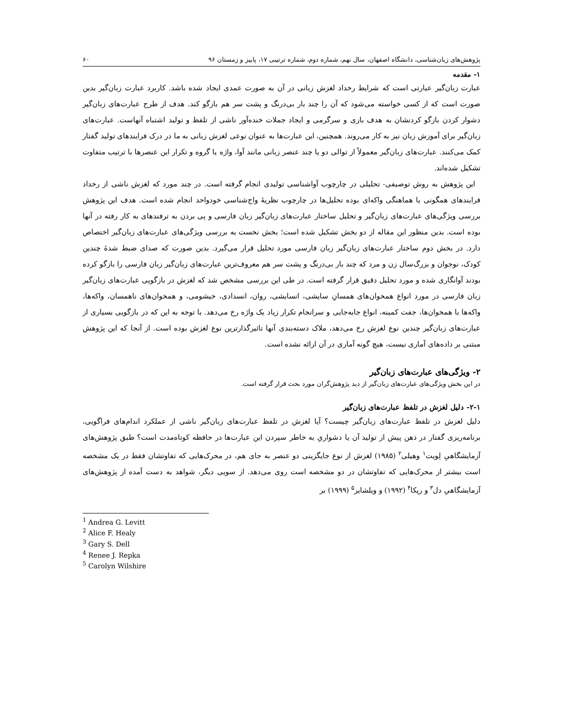پژوهش‌های زبان‌شناسی، دانشگاه اصفهان، سال نهم، شماره دوم، شماره ترتیبی ۱۷، پاییز و زمستان ۹۶ ۶۰
۱- مقدمه
عبارت زبان‌گیر عبارتی است که شرایط رخداد لغزش زبانی در آن به صورت عمدی ایجاد شده باشد. کاربرد عبارت زبان‌گیر بدین صورت است که از کسی خواسته می‌شود که آن را چند بار بی‌درنگ و پشت سر هم بازگو کند. هدف از طرح عبارت‌های زبان‌گیر دشوار کردن بازگو کردنشان به هدف بازی و سرگرمی و ایجاد جملات خنده‌آور ناشی از تلفظ و تولید اشتباه آنهاست. عبارت‌های زبان‌گیر برای آموزش زبان نیز به کار می‌روند. همچنین، این عبارت‌ها به عنوان نوعی لغزش زبانی به ما در درک فرایندهای تولید گفتار کمک می‌کنند. عبارت‌های زبان‌گیر معمولاً از توالی دو یا چند عنصر زبانی مانند آوا، واژه یا گروه و تکرار این عنصرها با ترتیب متفاوت تشکیل شده‌اند.
این پژوهش به روش توصیفی- تحلیلی در چارچوب آواشناسی تولیدی انجام گرفته است. در چند مورد که لغزش ناشی از رخداد فرایندهای همگونی یا هماهنگی واکه‌ای بوده تحلیل‌ها در چارچوب نظریهٔ واج‌شناسی خودواحد انجام شده است. هدف این پژوهش بررسی ویژگی‌های عبارت‌های زبان‌گیر و تحلیل ساختار عبارت‌های زبان‌گیر زبان فارسی و پی بردن به ترفندهای به کار رفته در آنها بوده است. بدین منظور این مقاله از دو بخش تشکیل شده است؛ بخش نخست به بررسی ویژگی‌های عبارت‌های زبان‌گیر اختصاص دارد. در بخش دوم ساختار عبارت‌های زبان‌گیر زبان فارسی مورد تحلیل قرار می‌گیرد. بدین صورت که صدای ضبط شدهٔ چندین کودک، نوجوان و بزرگ‌سال زن و مرد که چند بار بی‌درنگ و پشت سر هم معروف‌ترین عبارت‌های زبان‌گیر زبان فارسی را بازگو کرده بودند آوانگاری شده و مورد تحلیل دقیق قرار گرفته است. در طی این بررسی مشخص شد که لغزش در بازگویی عبارت‌های زبان‌گیر زبان فارسی در مورد انواع همخوان‌های همسانِ سایشی، انسایشی، روان، انسدادی، خیشومی، و همخوان‌های ناهمسان، واکه‌ها، واکه‌ها با همخوان‌ها، جفت کمینه، انواع جابه‌جایی و سرانجام تکرار زیاد یک واژه رخ می‌دهد. با توجه به این که در بازگویی بسیاری از عبارت‌های زبان‌گیر چندین نوع لغزش رخ می‌دهد، ملاک دسته‌بندی آنها تاثیرگذارترین نوع لغزش بوده است. از آنجا که این پژوهش مبتنی بر داده‌های آماری نیست، هیچ گونه آماری در آن ارائه نشده است.
۲- ویژگی‌های عبارت‌های زبان‌گیر
در این بخش ویژگی‌های عبارت‌های زبان‌گیر از دید پژوهش‌گران مورد بحث قرار گرفته است.
۲-۱- دلیل لغزش در تلفظ عبارت‌های زبان‌گیر
دلیل لغزش در تلفظ عبارت‌های زبان‌گیر چیست؟ آیا لغزش در تلفظ عبارت‌های زبان‌گیر ناشی از عملکرد اندام‌های فراگویی، برنامه‌ریزی گفتار در ذهن پیش از تولید آن یا دشواریِ به خاطر سپردن این عبارت‌ها در حافظه کوتاه‌مدت است؟ طبق پژوهش‌های آزمایشگاهیِ لِویت<sup>۱</sup> وهیلی<sup>۲</sup> (۱۹۸۵) لغزش از نوع جایگزینی دو عنصر به جای هم، در محرک‌هایی که تفاوتشان فقط در یک مشخصه است بیشتر از محرک‌هایی که تفاوتشان در دو مشخصه است روی می‌دهد. از سویی دیگر، شواهد به دست آمده از پژوهش‌های آزمایشگاهیِ دل<sup>۳</sup> و رپکا<sup>۴</sup> (۱۹۹۲) و ویلشایر<sup>۵</sup> (۱۹۹۹) بر
<sup>1</sup> Andrea G. Levitt
<sup>2</sup> Alice F. Healy
<sup>3</sup> Gary S. Dell
<sup>4</sup> Renee J. Repka
<sup>5</sup> Carolyn Wilshire